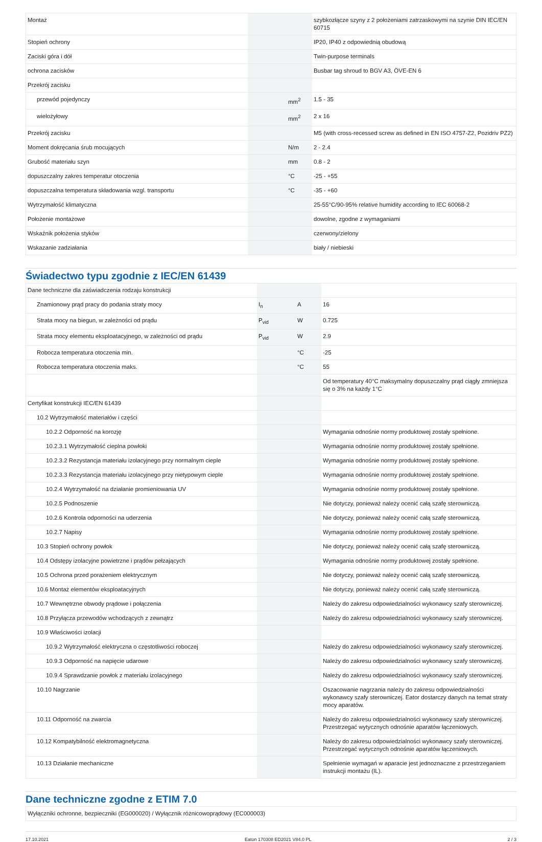| Montaż | | | szybkozłącze szyny z 2 położeniami zatrzaskowymi na szynie DIN IEC/EN 60715 |
| Stopień ochrony | | | IP20, IP40 z odpowiednią obudową |
| Zaciski góra i dół | | | Twin-purpose terminals |
| ochrona zacisków | | | Busbar tag shroud to BGV A3, ÖVE-EN 6 |
| Przekrój zacisku | | | |
| przewód pojedynczy | | mm<sup>2</sup> | 1.5 - 35 |
| wielożyłowy | | mm<sup>2</sup> | 2 x 16 |
| Przekrój zacisku | | | M5 (with cross-recessed screw as defined in EN ISO 4757-Z2, Pozidriv PZ2) |
| Moment dokręcania śrub mocujących | | N/m | 2 - 2.4 |
| Grubość materiału szyn | | mm | 0.8 - 2 |
| dopuszczalny zakres temperatur otoczenia | | °C | -25 - +55 |
| dopuszczalna temperatura składowania wzgl. transportu | | °C | -35 - +60 |
| Wytrzymałość klimatyczna | | | 25-55°C/90-95% relative humidity according to IEC 60068-2 |
| Położenie montażowe | | | dowolne, zgodne z wymaganiami |
| Wskaźnik położenia styków | | | czerwony/zielony |
| Wskazanie zadziałania | | | biały / niebieski |
Świadectwo typu zgodnie z IEC/EN 61439
| Dane techniczne dla zaświadczenia rodzaju konstrukcji | | | |
| Znamionowy prąd pracy do podania straty mocy | I<sub>n</sub> | A | 16 |
| Strata mocy na biegun, w zależności od prądu | P<sub>vid</sub> | W | 0.725 |
| Strata mocy elementu eksploatacyjnego, w zależności od prądu | P<sub>vid</sub> | W | 2.9 |
| Robocza temperatura otoczenia min. | | °C | -25 |
| Robocza temperatura otoczenia maks. | | °C | 55 |
| | | | Od temperatury 40°C maksymalny dopuszczalny prąd ciągły zmniejsza się o 3% na każdy 1°C |
| Certyfikat konstrukcji IEC/EN 61439 | | | |
| 10.2 Wytrzymałość materiałów i części | | | |
| 10.2.2 Odporność na korozję | | | Wymagania odnośnie normy produktowej zostały spełnione. |
| 10.2.3.1 Wytrzymałość cieplna powłoki | | | Wymagania odnośnie normy produktowej zostały spełnione. |
| 10.2.3.2 Rezystancja materiału izolacyjnego przy normalnym cieple | | | Wymagania odnośnie normy produktowej zostały spełnione. |
| 10.2.3.3 Rezystancja materiału izolacyjnego przy nietypowym cieple | | | Wymagania odnośnie normy produktowej zostały spełnione. |
| 10.2.4 Wytrzymałość na działanie promieniowania UV | | | Wymagania odnośnie normy produktowej zostały spełnione. |
| 10.2.5 Podnoszenie | | | Nie dotyczy, ponieważ należy ocenić całą szafę sterowniczą. |
| 10.2.6 Kontrola odporności na uderzenia | | | Nie dotyczy, ponieważ należy ocenić całą szafę sterowniczą. |
| 10.2.7 Napisy | | | Wymagania odnośnie normy produktowej zostały spełnione. |
| 10.3 Stopień ochrony powłok | | | Nie dotyczy, ponieważ należy ocenić całą szafę sterowniczą. |
| 10.4 Odstępy izolacyjne powietrzne i prądów pełzających | | | Wymagania odnośnie normy produktowej zostały spełnione. |
| 10.5 Ochrona przed porażeniem elektrycznym | | | Nie dotyczy, ponieważ należy ocenić całą szafę sterowniczą. |
| 10.6 Montaż elementów eksploatacyjnych | | | Nie dotyczy, ponieważ należy ocenić całą szafę sterowniczą. |
| 10.7 Wewnętrzne obwody prądowe i połączenia | | | Należy do zakresu odpowiedzialności wykonawcy szafy sterowniczej. |
| 10.8 Przyłącza przewodów wchodzących z zewnątrz | | | Należy do zakresu odpowiedzialności wykonawcy szafy sterowniczej. |
| 10.9 Właściwości izolacji | | | |
| 10.9.2 Wytrzymałość elektryczna o częstotliwości roboczej | | | Należy do zakresu odpowiedzialności wykonawcy szafy sterowniczej. |
| 10.9.3 Odporność na napięcie udarowe | | | Należy do zakresu odpowiedzialności wykonawcy szafy sterowniczej. |
| 10.9.4 Sprawdzanie powłok z materiału izolacyjnego | | | Należy do zakresu odpowiedzialności wykonawcy szafy sterowniczej. |
| 10.10 Nagrzanie | | | Oszacowanie nagrzania należy do zakresu odpowiedzialności wykonawcy szafy sterowniczej. Eator dostarczy danych na temat straty mocy aparatów. |
| 10.11 Odporność na zwarcia | | | Należy do zakresu odpowiedzialności wykonawcy szafy sterowniczej. Przestrzegać wytycznych odnośnie aparatów łączeniowych. |
| 10.12 Kompatybilność elektromagnetyczna | | | Należy do zakresu odpowiedzialności wykonawcy szafy sterowniczej. Przestrzegać wytycznych odnośnie aparatów łączeniowych. |
| 10.13 Działanie mechaniczne | | | Spełnienie wymagań w aparacie jest jednoznaczne z przestrzeganiem instrukcji montażu (IL). |
Dane techniczne zgodne z ETIM 7.0
| Wyłączniki ochronne, bezpieczniki (EG000020) / Wyłącznik różnicowoprądowy (EC000003) |
17.10.2021 Eaton 170308 ED2021 V84.0 PL 2 / 3